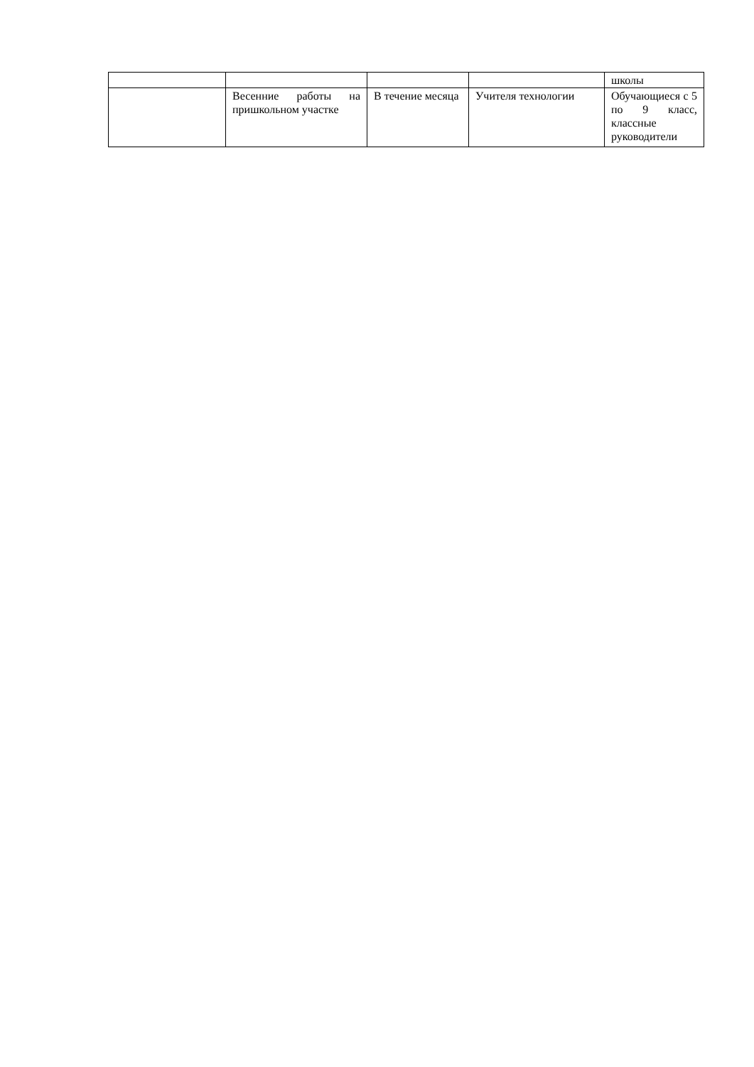| | | | | школы |
| | Весенние работы на пришкольном участке | В течение месяца | Учителя технологии | Обучающиеся с 5 по 9 класс, классные руководители |